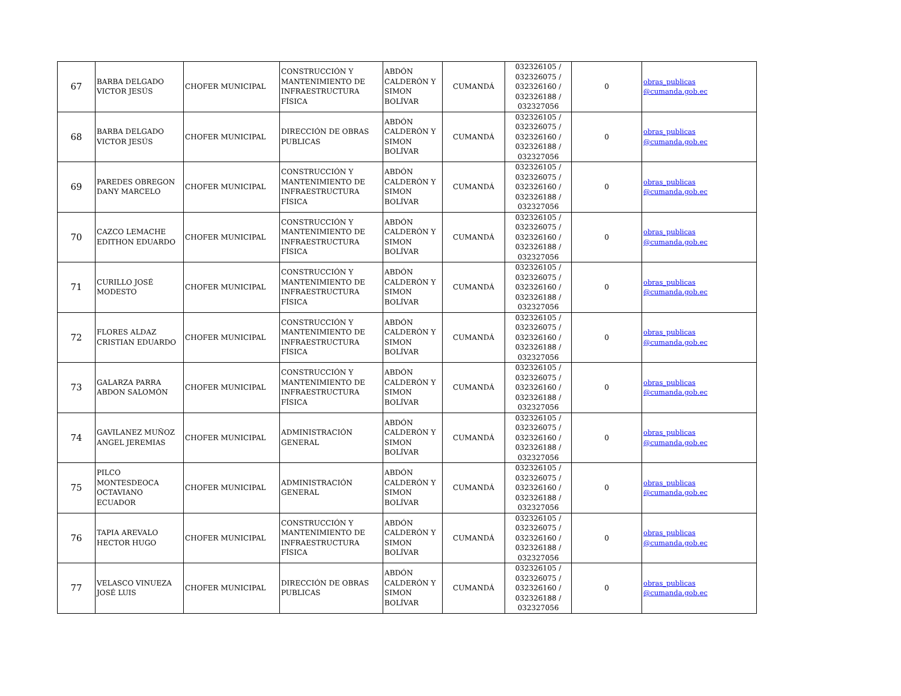| 67 | BARBA DELGADO VICTOR JESÚS | CHOFER MUNICIPAL | CONSTRUCCIÓN Y MANTENIMIENTO DE INFRAESTRUCTURA FÍSICA | ABDÓN CALDERÓN Y SIMON BOLÍVAR | CUMANDÁ | 032326105 / 032326075 / 032326160 / 032326188 / 032327056 | 0 | obras_publicas @cumanda.gob.ec |
| 68 | BARBA DELGADO VICTOR JESÚS | CHOFER MUNICIPAL | DIRECCIÓN DE OBRAS PUBLICAS | ABDÓN CALDERÓN Y SIMON BOLÍVAR | CUMANDÁ | 032326105 / 032326075 / 032326160 / 032326188 / 032327056 | 0 | obras_publicas @cumanda.gob.ec |
| 69 | PAREDES OBREGON DANY MARCELO | CHOFER MUNICIPAL | CONSTRUCCIÓN Y MANTENIMIENTO DE INFRAESTRUCTURA FÍSICA | ABDÓN CALDERÓN Y SIMON BOLÍVAR | CUMANDÁ | 032326105 / 032326075 / 032326160 / 032326188 / 032327056 | 0 | obras_publicas @cumanda.gob.ec |
| 70 | CAZCO LEMACHE EDITHON EDUARDO | CHOFER MUNICIPAL | CONSTRUCCIÓN Y MANTENIMIENTO DE INFRAESTRUCTURA FÍSICA | ABDÓN CALDERÓN Y SIMON BOLÍVAR | CUMANDÁ | 032326105 / 032326075 / 032326160 / 032326188 / 032327056 | 0 | obras_publicas @cumanda.gob.ec |
| 71 | CURILLO JOSÉ MODESTO | CHOFER MUNICIPAL | CONSTRUCCIÓN Y MANTENIMIENTO DE INFRAESTRUCTURA FÍSICA | ABDÓN CALDERÓN Y SIMON BOLÍVAR | CUMANDÁ | 032326105 / 032326075 / 032326160 / 032326188 / 032327056 | 0 | obras_publicas @cumanda.gob.ec |
| 72 | FLORES ALDAZ CRISTIAN EDUARDO | CHOFER MUNICIPAL | CONSTRUCCIÓN Y MANTENIMIENTO DE INFRAESTRUCTURA FÍSICA | ABDÓN CALDERÓN Y SIMON BOLÍVAR | CUMANDÁ | 032326105 / 032326075 / 032326160 / 032326188 / 032327056 | 0 | obras_publicas @cumanda.gob.ec |
| 73 | GALARZA PARRA ABDON SALOMÓN | CHOFER MUNICIPAL | CONSTRUCCIÓN Y MANTENIMIENTO DE INFRAESTRUCTURA FÍSICA | ABDÓN CALDERÓN Y SIMON BOLÍVAR | CUMANDÁ | 032326105 / 032326075 / 032326160 / 032326188 / 032327056 | 0 | obras_publicas @cumanda.gob.ec |
| 74 | GAVILANEZ MUÑOZ ANGEL JEREMIAS | CHOFER MUNICIPAL | ADMINISTRACIÓN GENERAL | ABDÓN CALDERÓN Y SIMON BOLÍVAR | CUMANDÁ | 032326105 / 032326075 / 032326160 / 032326188 / 032327056 | 0 | obras_publicas @cumanda.gob.ec |
| 75 | PILCO MONTESDEOCA OCTAVIANO ECUADOR | CHOFER MUNICIPAL | ADMINISTRACIÓN GENERAL | ABDÓN CALDERÓN Y SIMON BOLÍVAR | CUMANDÁ | 032326105 / 032326075 / 032326160 / 032326188 / 032327056 | 0 | obras_publicas @cumanda.gob.ec |
| 76 | TAPIA AREVALO HECTOR HUGO | CHOFER MUNICIPAL | CONSTRUCCIÓN Y MANTENIMIENTO DE INFRAESTRUCTURA FÍSICA | ABDÓN CALDERÓN Y SIMON BOLÍVAR | CUMANDÁ | 032326105 / 032326075 / 032326160 / 032326188 / 032327056 | 0 | obras_publicas @cumanda.gob.ec |
| 77 | VELASCO VINUEZA JOSÉ LUIS | CHOFER MUNICIPAL | DIRECCIÓN DE OBRAS PUBLICAS | ABDÓN CALDERÓN Y SIMON BOLÍVAR | CUMANDÁ | 032326105 / 032326075 / 032326160 / 032326188 / 032327056 | 0 | obras_publicas @cumanda.gob.ec |